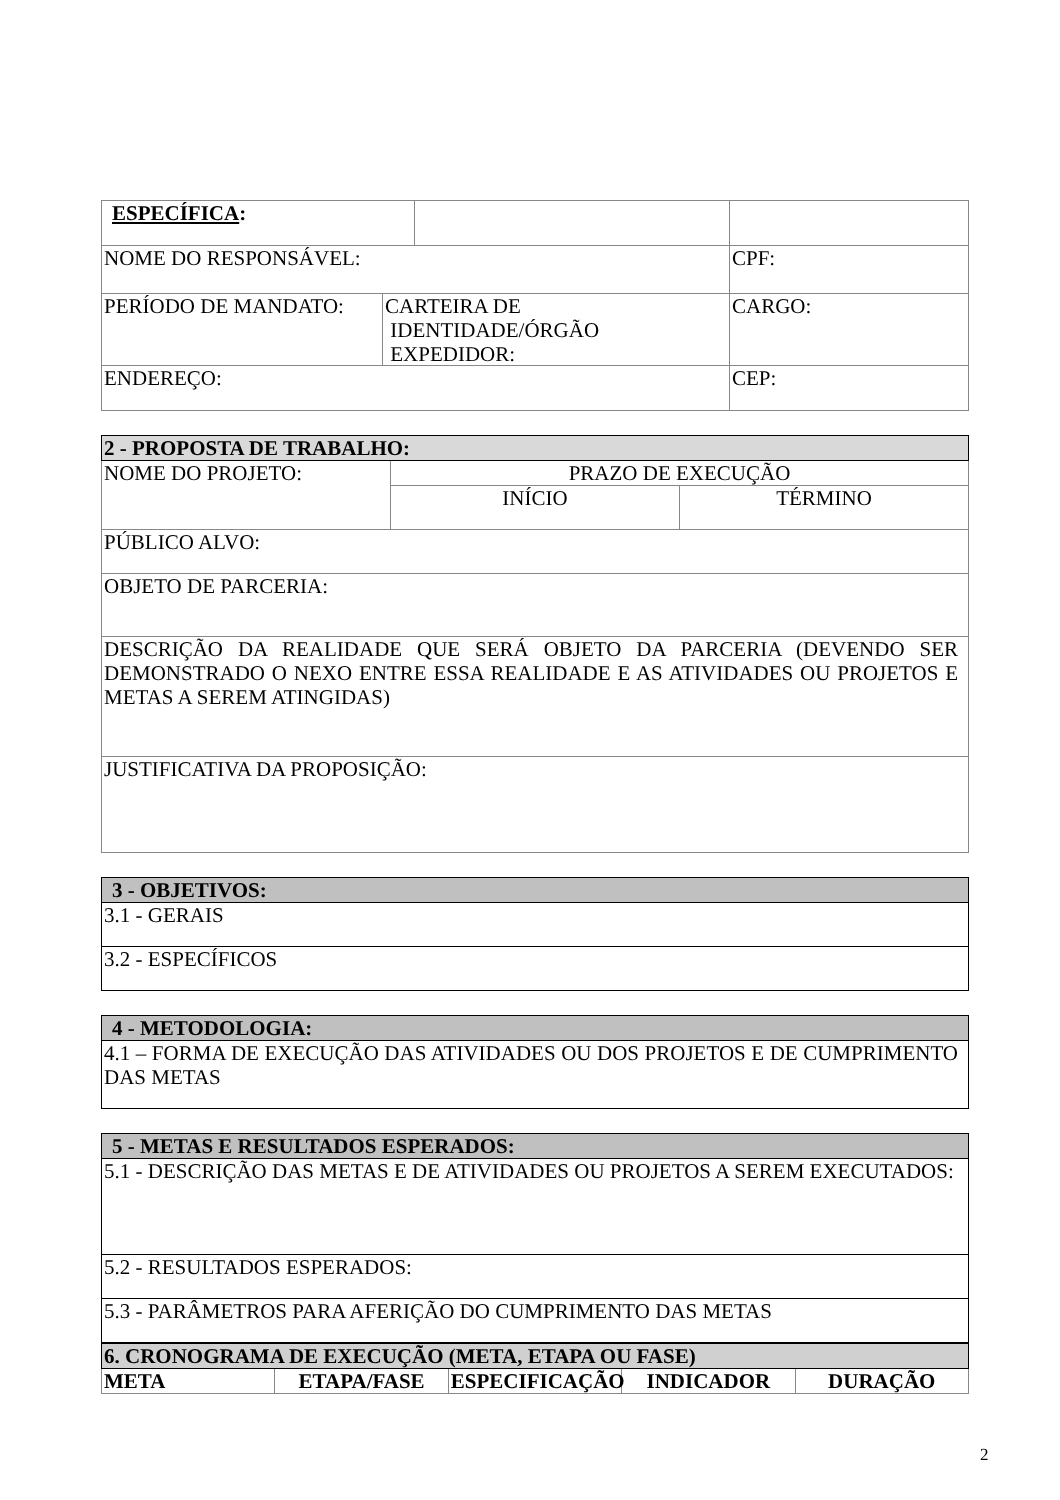| ESPECÍFICA : | | |
| NOME DO RESPONSÁVEL: | | CPF: |
| PERÍODO DE MANDATO: CARTEIRA DE IDENTIDADE/ÓRGÃO EXPEDIDOR: | | CARGO: |
| ENDEREÇO: | | CEP: |
| 2 - PROPOSTA DE TRABALHO: | | |
| NOME DO PROJETO: | PRAZO DE EXECUÇÃO | |
| | INÍCIO | TÉRMINO |
| PÚBLICO ALVO: | | |
| OBJETO DE PARCERIA: | | |
| DESCRIÇÃO DA REALIDADE QUE SERÁ OBJETO DA PARCERIA (DEVENDO SER DEMONSTRADO O NEXO ENTRE ESSA REALIDADE E AS ATIVIDADES OU PROJETOS E METAS A SEREM ATINGIDAS) | | |
| JUSTIFICATIVA DA PROPOSIÇÃO: | | |
| 3 - OBJETIVOS: |
| 3.1 - GERAIS |
| 3.2 - ESPECÍFICOS |
| 4 - METODOLOGIA: |
| 4.1 – FORMA DE EXECUÇÃO DAS ATIVIDADES OU DOS PROJETOS E DE CUMPRIMENTO DAS METAS |
| 5 - METAS E RESULTADOS ESPERADOS: |
| 5.1 - DESCRIÇÃO DAS METAS E DE ATIVIDADES OU PROJETOS A SEREM EXECUTADOS: |
| 5.2 - RESULTADOS ESPERADOS: |
| 5.3 - PARÂMETROS PARA AFERIÇÃO DO CUMPRIMENTO DAS METAS |
| 6. CRONOGRAMA DE EXECUÇÃO (META, ETAPA OU FASE) | | | | |
| META | ETAPA/FASE | ESPECIFICAÇÃO | INDICADOR | DURAÇÃO |
2